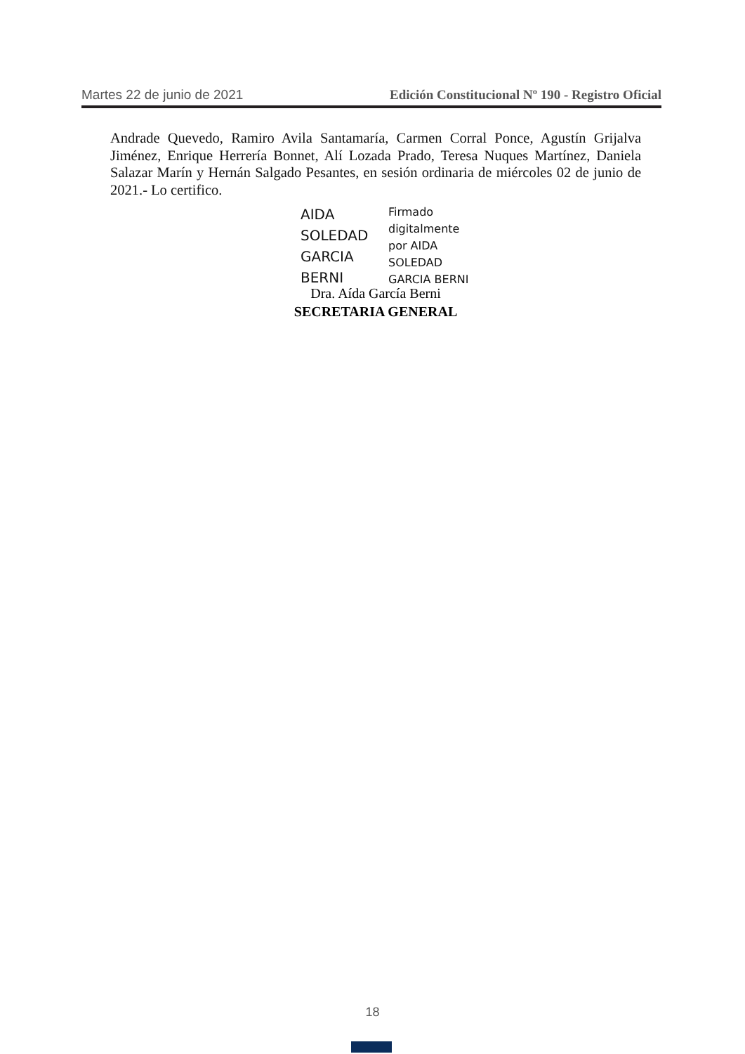Martes 22 de junio de 2021 Edición Constitucional Nº 190 - Registro Oficial
Andrade Quevedo, Ramiro Avila Santamaría, Carmen Corral Ponce, Agustín Grijalva Jiménez, Enrique Herrería Bonnet, Alí Lozada Prado, Teresa Nuques Martínez, Daniela Salazar Marín y Hernán Salgado Pesantes, en sesión ordinaria de miércoles 02 de junio de 2021.- Lo certifico.
AIDA
SOLEDAD
GARCIA
BERNI
Firmado
digitalmente
por AIDA
SOLEDAD
GARCIA BERNI
Dra. Aída García Berni
SECRETARIA GENERAL
18